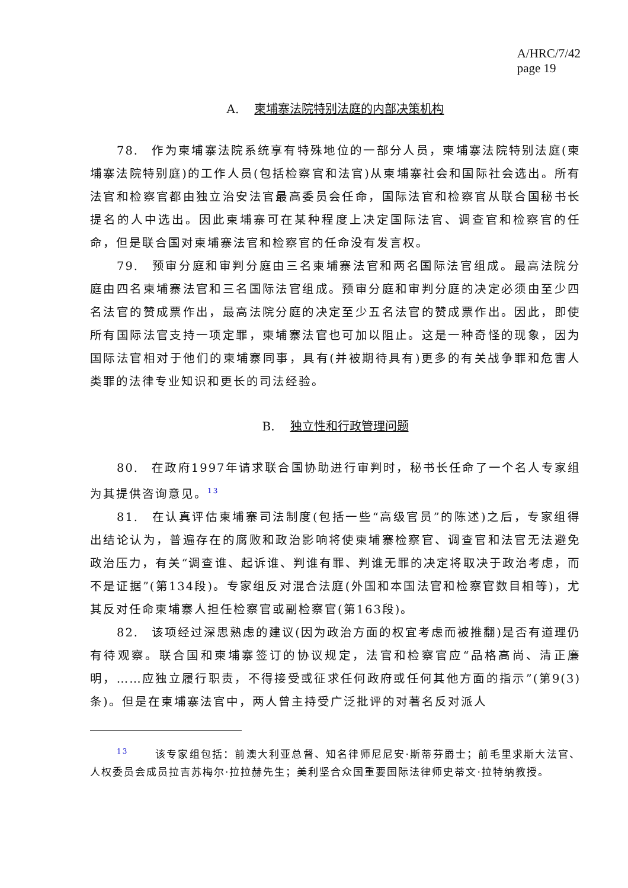A/HRC/7/42
page 19
A. 柬埔寨法院特别法庭的内部决策机构
78. 作为柬埔寨法院系统享有特殊地位的一部分人员，柬埔寨法院特别法庭(柬埔寨法院特别庭)的工作人员(包括检察官和法官)从柬埔寨社会和国际社会选出。所有法官和检察官都由独立治安法官最高委员会任命，国际法官和检察官从联合国秘书长提名的人中选出。因此柬埔寨可在某种程度上决定国际法官、调查官和检察官的任命，但是联合国对柬埔寨法官和检察官的任命没有发言权。
79. 预审分庭和审判分庭由三名柬埔寨法官和两名国际法官组成。最高法院分庭由四名柬埔寨法官和三名国际法官组成。预审分庭和审判分庭的决定必须由至少四名法官的赞成票作出，最高法院分庭的决定至少五名法官的赞成票作出。因此，即使所有国际法官支持一项定罪，柬埔寨法官也可加以阻止。这是一种奇怪的现象，因为国际法官相对于他们的柬埔寨同事，具有(并被期待具有)更多的有关战争罪和危害人类罪的法律专业知识和更长的司法经验。
B. 独立性和行政管理问题
80. 在政府1997年请求联合国协助进行审判时，秘书长任命了一个名人专家组为其提供咨询意见。<sup>13</sup>
81. 在认真评估柬埔寨司法制度(包括一些“高级官员”的陈述)之后，专家组得出结论认为，普遍存在的腐败和政治影响将使柬埔寨检察官、调查官和法官无法避免政治压力，有关“调查谁、起诉谁、判谁有罪、判谁无罪的决定将取决于政治考虑，而不是证据”(第134段)。专家组反对混合法庭(外国和本国法官和检察官数目相等)，尤其反对任命柬埔寨人担任检察官或副检察官(第163段)。
82. 该项经过深思熟虑的建议(因为政治方面的权宜考虑而被推翻)是否有道理仍有待观察。联合国和柬埔寨签订的协议规定，法官和检察官应“品格高尚、清正廉明，……应独立履行职责，不得接受或征求任何政府或任何其他方面的指示”(第9(3)条)。但是在柬埔寨法官中，两人曾主持受广泛批评的对著名反对派人
<sup>13</sup> 该专家组包括：前澳大利亚总督、知名律师尼尼安·斯蒂芬爵士；前毛里求斯大法官、人权委员会成员拉吉苏梅尔·拉拉赫先生；美利坚合众国重要国际法律师史蒂文·拉特纳教授。